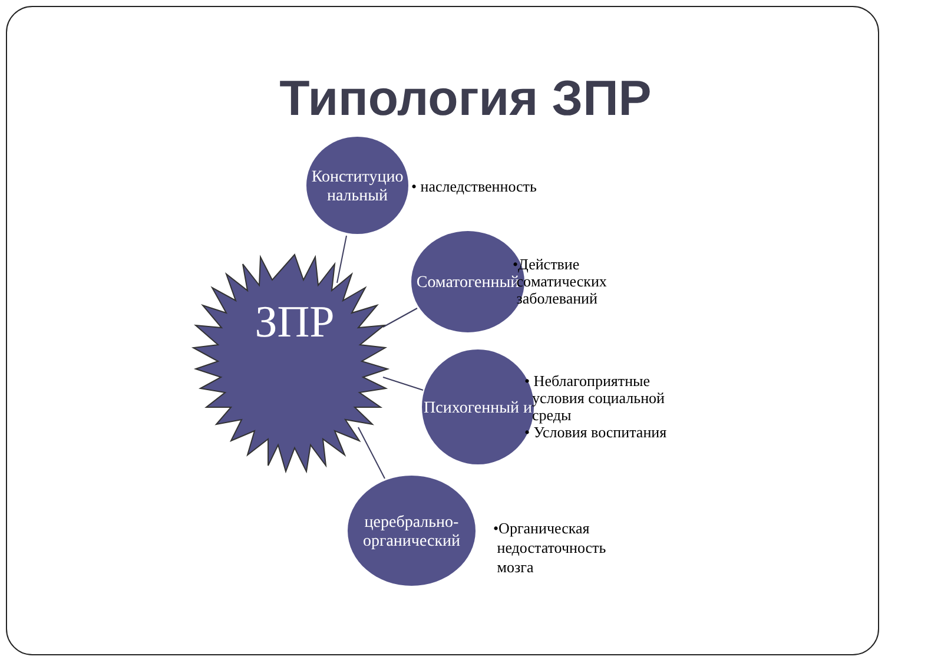Типология ЗПР
ЗПР
Конституцио нальный
• наследственность
Соматогенный
•Действие
сoматических
заболеваний
Психогенный и
• Неблагоприятные
условия социальной
среды
• Условия воспитания
церебрально-органический
•Органическая
недостаточность
мозга